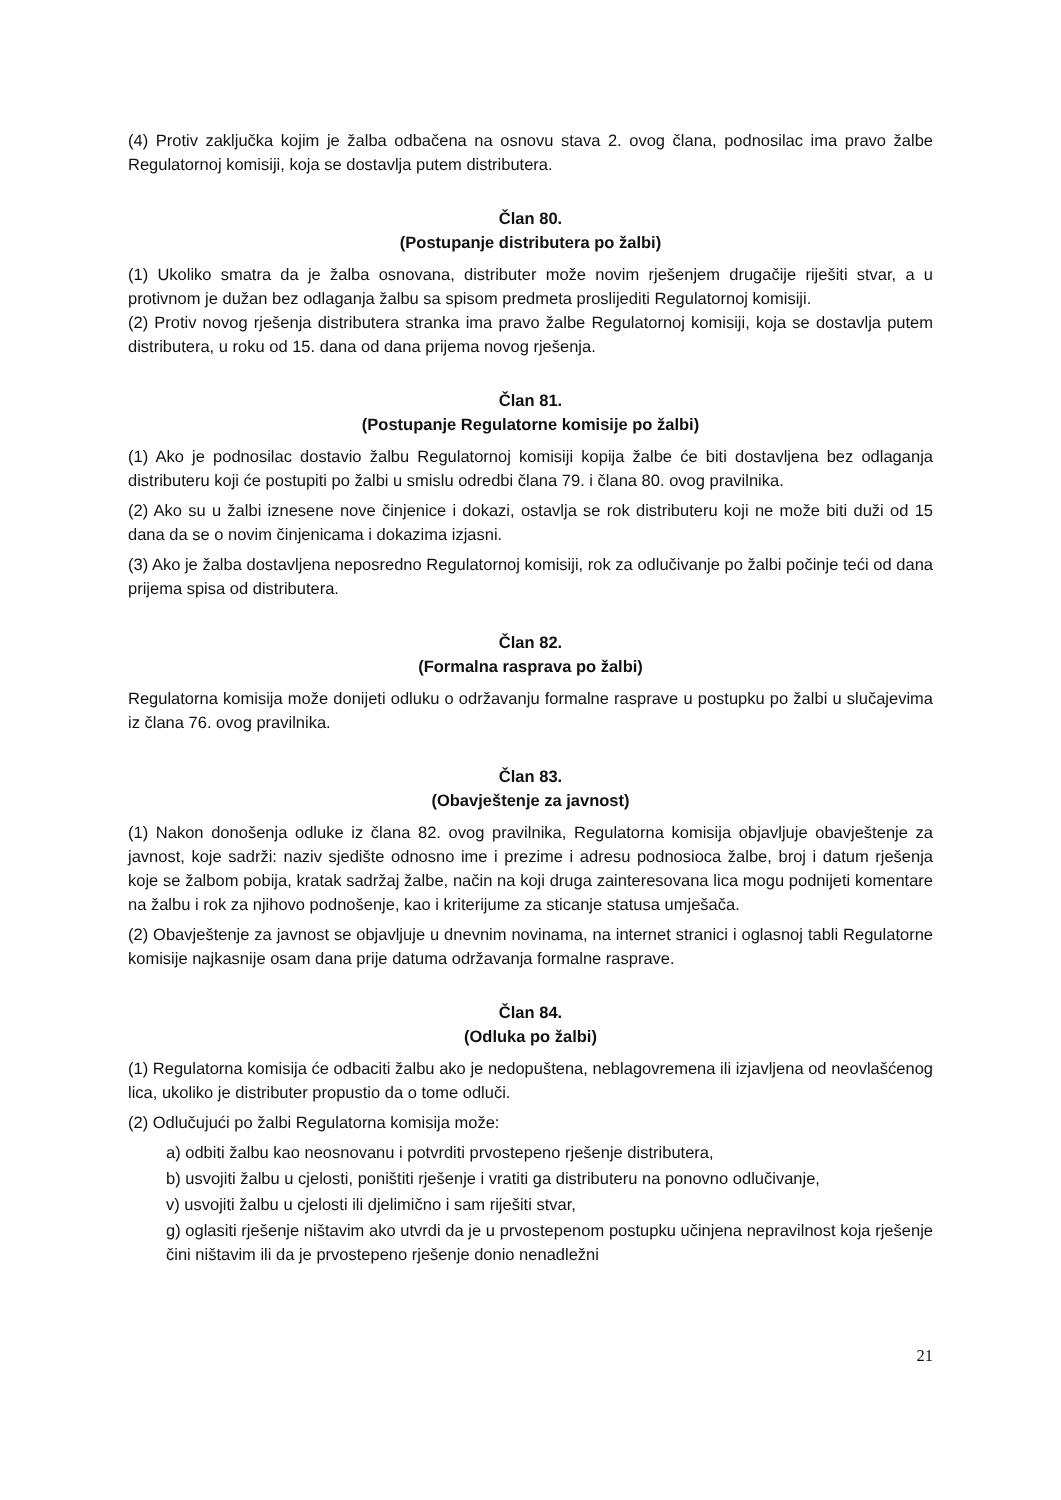(4) Protiv zaključka kojim je žalba odbačena na osnovu stava 2. ovog člana, podnosilac ima pravo žalbe Regulatornoj komisiji, koja se dostavlja putem distributera.
Član 80.
(Postupanje distributera po žalbi)
(1) Ukoliko smatra da je žalba osnovana, distributer može novim rješenjem drugačije riješiti stvar, a u protivnom je dužan bez odlaganja žalbu sa spisom predmeta proslijediti Regulatornoj komisiji.
(2) Protiv novog rješenja distributera stranka ima pravo žalbe Regulatornoj komisiji, koja se dostavlja putem distributera, u roku od 15. dana od dana prijema novog rješenja.
Član 81.
(Postupanje Regulatorne komisije po žalbi)
(1) Ako je podnosilac dostavio žalbu Regulatornoj komisiji kopija žalbe će biti dostavljena bez odlaganja distributeru koji će postupiti po žalbi u smislu odredbi člana 79. i člana 80. ovog pravilnika.
(2) Ako su u žalbi iznesene nove činjenice i dokazi, ostavlja se rok distributeru koji ne može biti duži od 15 dana da se o novim činjenicama i dokazima izjasni.
(3) Ako je žalba dostavljena neposredno Regulatornoj komisiji, rok za odlučivanje po žalbi počinje teći od dana prijema spisa od distributera.
Član 82.
(Formalna rasprava po žalbi)
Regulatorna komisija može donijeti odluku o održavanju formalne rasprave u postupku po žalbi u slučajevima iz člana 76. ovog pravilnika.
Član 83.
(Obavještenje za javnost)
(1) Nakon donošenja odluke iz člana 82. ovog pravilnika, Regulatorna komisija objavljuje obavještenje za javnost, koje sadrži: naziv sjedište odnosno ime i prezime i adresu podnosioca žalbe, broj i datum rješenja koje se žalbom pobija, kratak sadržaj žalbe, način na koji druga zainteresovana lica mogu podnijeti komentare na žalbu i rok za njihovo podnošenje, kao i kriterijume za sticanje statusa umješača.
(2) Obavještenje za javnost se objavljuje u dnevnim novinama, na internet stranici i oglasnoj tabli Regulatorne komisije najkasnije osam dana prije datuma održavanja formalne rasprave.
Član 84.
(Odluka po žalbi)
(1) Regulatorna komisija će odbaciti žalbu ako je nedopuštena, neblagovremena ili izjavljena od neovlašćenog lica, ukoliko je distributer propustio da o tome odluči.
(2) Odlučujući po žalbi Regulatorna komisija može:
a) odbiti žalbu kao neosnovanu i potvrditi prvostepeno rješenje distributera,
b) usvojiti žalbu u cjelosti, poništiti rješenje i vratiti ga distributeru na ponovno odlučivanje,
v) usvojiti žalbu u cjelosti ili djelimično i sam riješiti stvar,
g) oglasiti rješenje ništavim ako utvrdi da je u prvostepenom postupku učinjena nepravilnost koja rješenje čini ništavim ili da je prvostepeno rješenje donio nenadležni
21